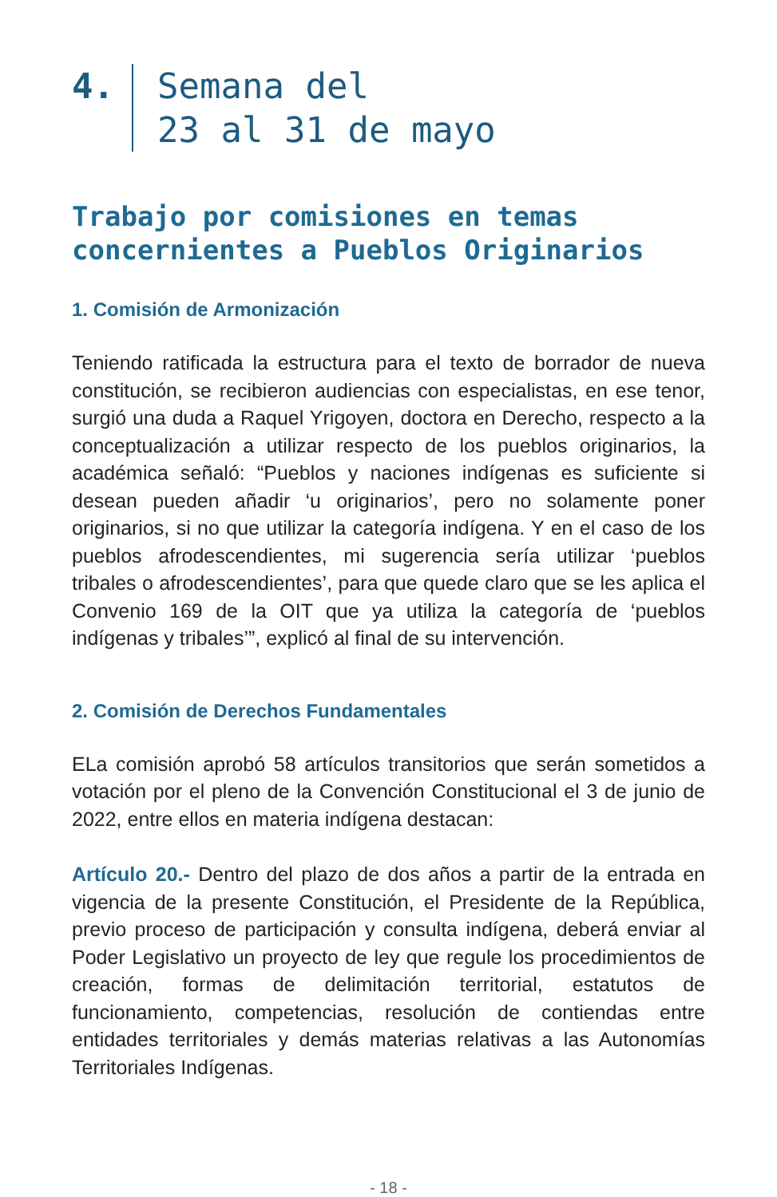4. Semana del
23 al 31 de mayo
Trabajo por comisiones en temas concernientes a Pueblos Originarios
1. Comisión de Armonización
Teniendo ratificada la estructura para el texto de borrador de nueva constitución, se recibieron audiencias con especialistas, en ese tenor, surgió una duda a Raquel Yrigoyen, doctora en Derecho, respecto a la conceptualización a utilizar respecto de los pueblos originarios, la académica señaló: “Pueblos y naciones indígenas es suficiente si desean pueden añadir ‘u originarios’, pero no solamente poner originarios, si no que utilizar la categoría indígena. Y en el caso de los pueblos afrodescendientes, mi sugerencia sería utilizar ‘pueblos tribales o afrodescendientes’, para que quede claro que se les aplica el Convenio 169 de la OIT que ya utiliza la categoría de ‘pueblos indígenas y tribales’”, explicó al final de su intervención.
2. Comisión de Derechos Fundamentales
ELa comisión aprobó 58 artículos transitorios que serán sometidos a votación por el pleno de la Convención Constitucional el 3 de junio de 2022, entre ellos en materia indígena destacan:
Artículo 20.- Dentro del plazo de dos años a partir de la entrada en vigencia de la presente Constitución, el Presidente de la República, previo proceso de participación y consulta indígena, deberá enviar al Poder Legislativo un proyecto de ley que regule los procedimientos de creación, formas de delimitación territorial, estatutos de funcionamiento, competencias, resolución de contiendas entre entidades territoriales y demás materias relativas a las Autonomías Territoriales Indígenas.
- 18 -